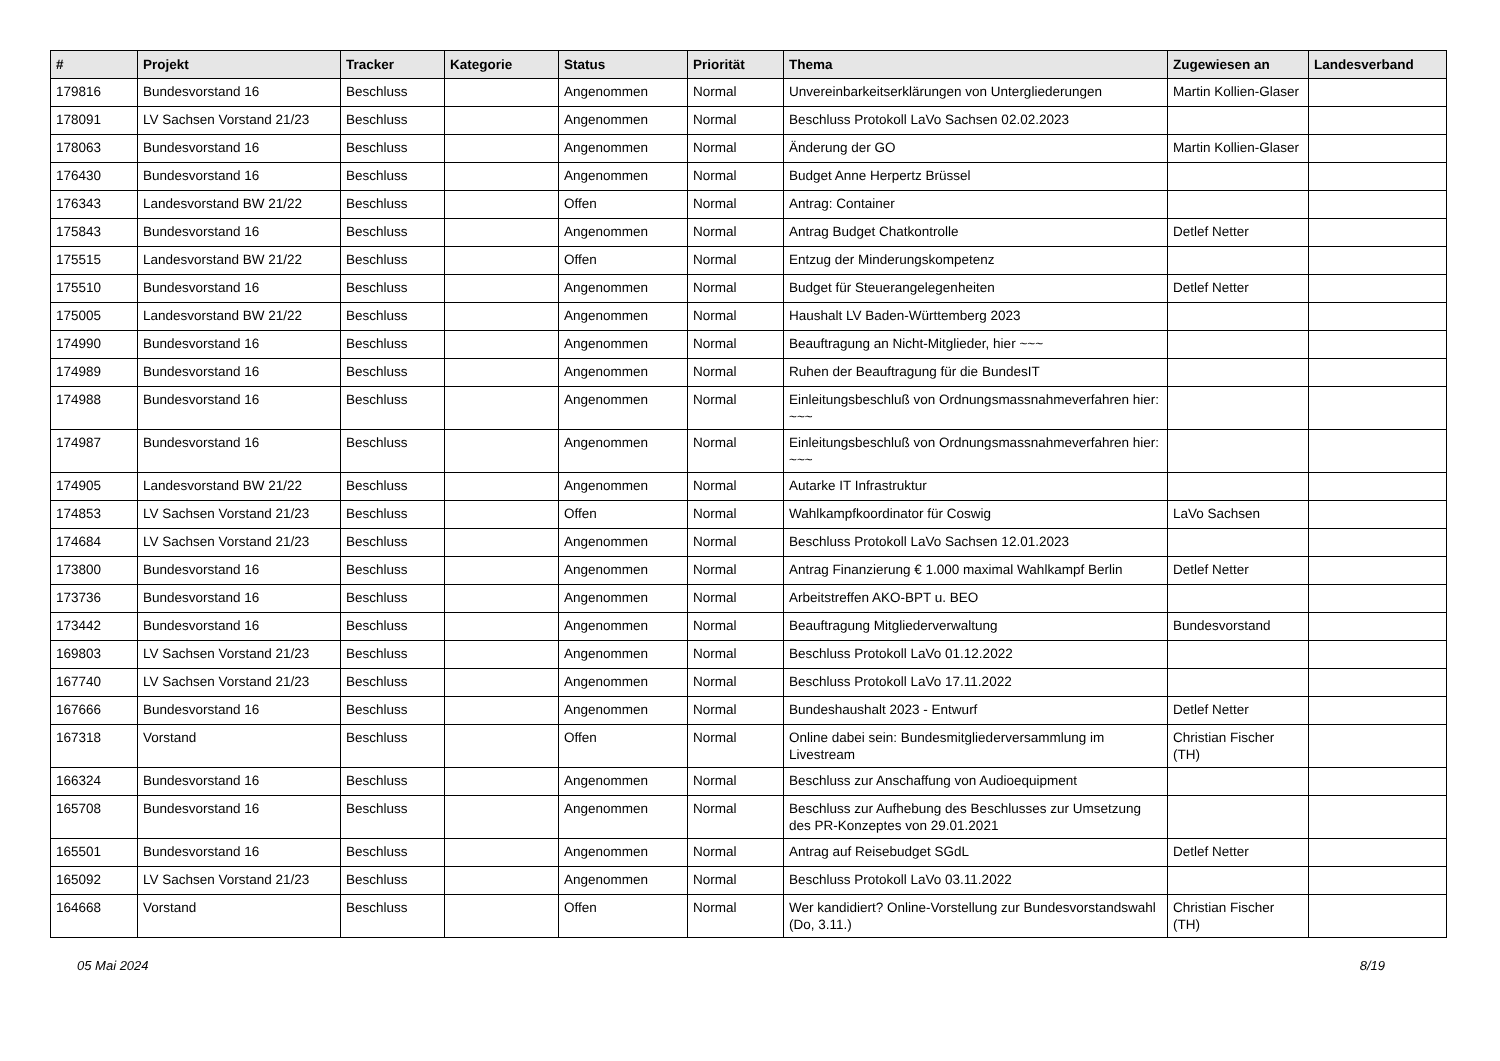| # | Projekt | Tracker | Kategorie | Status | Priorität | Thema | Zugewiesen an | Landesverband |
| --- | --- | --- | --- | --- | --- | --- | --- | --- |
| 179816 | Bundesvorstand 16 | Beschluss | | Angenommen | Normal | Unvereinbarkeitserklärungen von Untergliederungen | Martin Kollien-Glaser | |
| 178091 | LV Sachsen Vorstand 21/23 | Beschluss | | Angenommen | Normal | Beschluss Protokoll LaVo Sachsen 02.02.2023 | | |
| 178063 | Bundesvorstand 16 | Beschluss | | Angenommen | Normal | Änderung der GO | Martin Kollien-Glaser | |
| 176430 | Bundesvorstand 16 | Beschluss | | Angenommen | Normal | Budget Anne Herpertz Brüssel | | |
| 176343 | Landesvorstand BW 21/22 | Beschluss | | Offen | Normal | Antrag: Container | | |
| 175843 | Bundesvorstand 16 | Beschluss | | Angenommen | Normal | Antrag Budget Chatkontrolle | Detlef Netter | |
| 175515 | Landesvorstand BW 21/22 | Beschluss | | Offen | Normal | Entzug der Minderungskompetenz | | |
| 175510 | Bundesvorstand 16 | Beschluss | | Angenommen | Normal | Budget für Steuerangelegenheiten | Detlef Netter | |
| 175005 | Landesvorstand BW 21/22 | Beschluss | | Angenommen | Normal | Haushalt LV Baden-Württemberg 2023 | | |
| 174990 | Bundesvorstand 16 | Beschluss | | Angenommen | Normal | Beauftragung an Nicht-Mitglieder, hier ~~~ | | |
| 174989 | Bundesvorstand 16 | Beschluss | | Angenommen | Normal | Ruhen der Beauftragung für die BundesIT | | |
| 174988 | Bundesvorstand 16 | Beschluss | | Angenommen | Normal | Einleitungsbeschluß von Ordnungsmassnahmeverfahren hier: ~~~ | | |
| 174987 | Bundesvorstand 16 | Beschluss | | Angenommen | Normal | Einleitungsbeschluß von Ordnungsmassnahmeverfahren hier: ~~~ | | |
| 174905 | Landesvorstand BW 21/22 | Beschluss | | Angenommen | Normal | Autarke IT Infrastruktur | | |
| 174853 | LV Sachsen Vorstand 21/23 | Beschluss | | Offen | Normal | Wahlkampfkoordinator für Coswig | LaVo Sachsen | |
| 174684 | LV Sachsen Vorstand 21/23 | Beschluss | | Angenommen | Normal | Beschluss Protokoll LaVo Sachsen 12.01.2023 | | |
| 173800 | Bundesvorstand 16 | Beschluss | | Angenommen | Normal | Antrag Finanzierung € 1.000 maximal Wahlkampf Berlin | Detlef Netter | |
| 173736 | Bundesvorstand 16 | Beschluss | | Angenommen | Normal | Arbeitstreffen AKO-BPT u. BEO | | |
| 173442 | Bundesvorstand 16 | Beschluss | | Angenommen | Normal | Beauftragung Mitgliederverwaltung | Bundesvorstand | |
| 169803 | LV Sachsen Vorstand 21/23 | Beschluss | | Angenommen | Normal | Beschluss Protokoll LaVo 01.12.2022 | | |
| 167740 | LV Sachsen Vorstand 21/23 | Beschluss | | Angenommen | Normal | Beschluss Protokoll LaVo 17.11.2022 | | |
| 167666 | Bundesvorstand 16 | Beschluss | | Angenommen | Normal | Bundeshaushalt 2023 - Entwurf | Detlef Netter | |
| 167318 | Vorstand | Beschluss | | Offen | Normal | Online dabei sein: Bundesmitgliederversammlung im Livestream | Christian Fischer (TH) | |
| 166324 | Bundesvorstand 16 | Beschluss | | Angenommen | Normal | Beschluss zur Anschaffung von Audioequipment | | |
| 165708 | Bundesvorstand 16 | Beschluss | | Angenommen | Normal | Beschluss zur Aufhebung des Beschlusses zur Umsetzung des PR-Konzeptes von 29.01.2021 | | |
| 165501 | Bundesvorstand 16 | Beschluss | | Angenommen | Normal | Antrag auf Reisebudget SGdL | Detlef Netter | |
| 165092 | LV Sachsen Vorstand 21/23 | Beschluss | | Angenommen | Normal | Beschluss Protokoll LaVo 03.11.2022 | | |
| 164668 | Vorstand | Beschluss | | Offen | Normal | Wer kandidiert? Online-Vorstellung zur Bundesvorstandswahl (Do, 3.11.) | Christian Fischer (TH) | |
05 Mai 2024 8/19